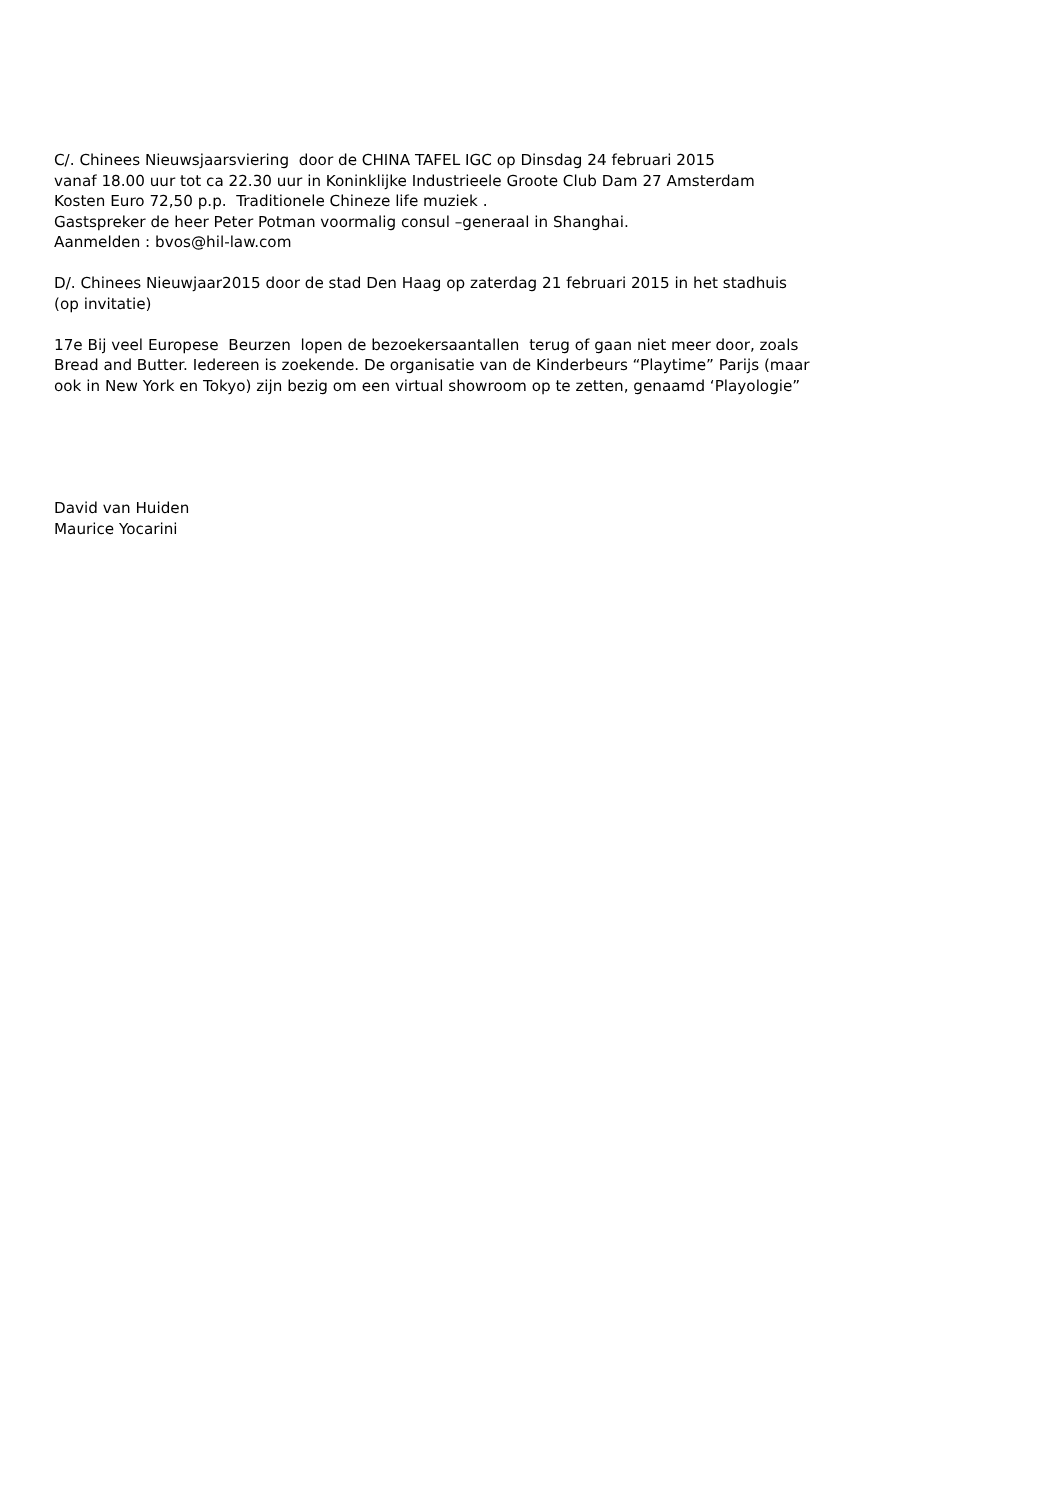C/. Chinees Nieuwsjaarsviering door de CHINA TAFEL IGC op Dinsdag 24 februari 2015 vanaf 18.00 uur tot ca 22.30 uur in Koninklijke Industrieele Groote Club Dam 27 Amsterdam Kosten Euro 72,50 p.p. Traditionele Chineze life muziek . Gastspreker de heer Peter Potman voormalig consul –generaal in Shanghai. Aanmelden : bvos@hil-law.com
D/. Chinees Nieuwjaar2015 door de stad Den Haag op zaterdag 21 februari 2015 in het stadhuis (op invitatie)
17e Bij veel Europese Beurzen lopen de bezoekersaantallen terug of gaan niet meer door, zoals Bread and Butter. Iedereen is zoekende. De organisatie van de Kinderbeurs “Playtime” Parijs (maar ook in New York en Tokyo) zijn bezig om een virtual showroom op te zetten, genaamd ‘Playologie”
David van Huiden Maurice Yocarini